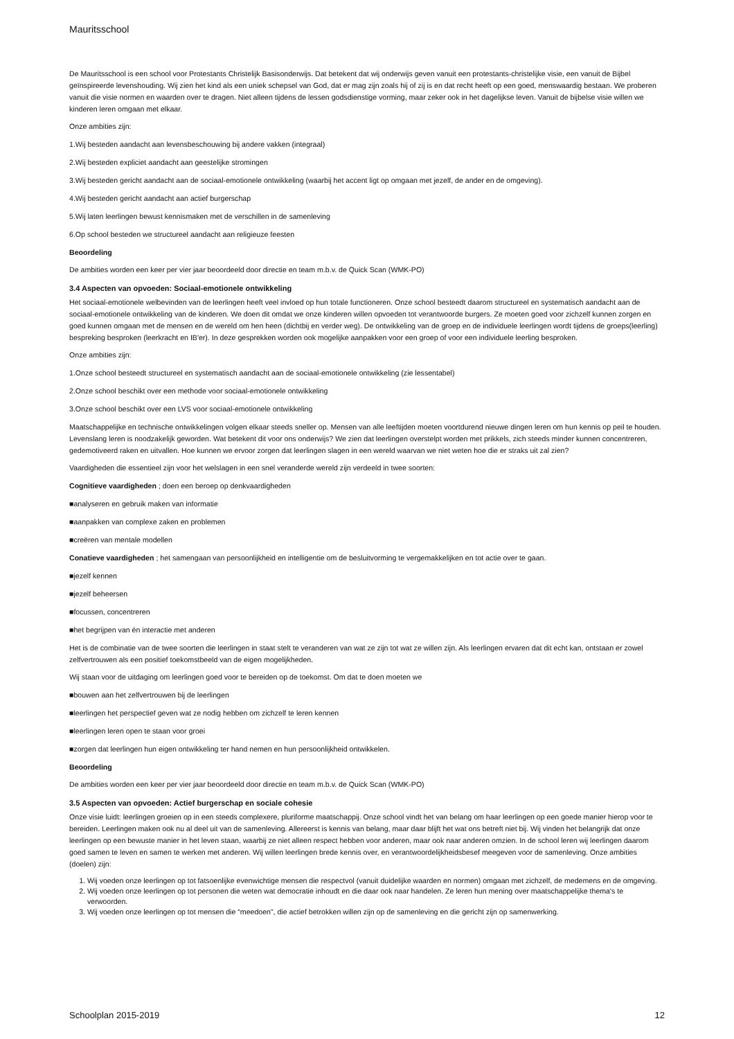Mauritsschool
De Mauritsschool is een school voor Protestants Christelijk Basisonderwijs. Dat betekent dat wij onderwijs geven vanuit een protestants-christelijke visie, een vanuit de Bijbel geïnspireerde levenshouding. Wij zien het kind als een uniek schepsel van God, dat er mag zijn zoals hij of zij is en dat recht heeft op een goed, menswaardig bestaan. We proberen vanuit die visie normen en waarden over te dragen. Niet alleen tijdens de lessen godsdienstige vorming, maar zeker ook in het dagelijkse leven. Vanuit de bijbelse visie willen we kinderen leren omgaan met elkaar.
Onze ambities zijn:
1.Wij besteden aandacht aan levensbeschouwing bij andere vakken (integraal)
2.Wij besteden expliciet aandacht aan geestelijke stromingen
3.Wij besteden gericht aandacht aan de sociaal-emotionele ontwikkeling (waarbij het accent ligt op omgaan met jezelf, de ander en de omgeving).
4.Wij besteden gericht aandacht aan actief burgerschap
5.Wij laten leerlingen bewust kennismaken met de verschillen in de samenleving
6.Op school besteden we structureel aandacht aan religieuze feesten
Beoordeling
De ambities worden een keer per vier jaar beoordeeld door directie en team m.b.v. de Quick Scan (WMK-PO)
3.4 Aspecten van opvoeden: Sociaal-emotionele ontwikkeling
Het sociaal-emotionele welbevinden van de leerlingen heeft veel invloed op hun totale functioneren. Onze school besteedt daarom structureel en systematisch aandacht aan de sociaal-emotionele ontwikkeling van de kinderen. We doen dit omdat we onze kinderen willen opvoeden tot verantwoorde burgers. Ze moeten goed voor zichzelf kunnen zorgen en goed kunnen omgaan met de mensen en de wereld om hen heen (dichtbij en verder weg). De ontwikkeling van de groep en de individuele leerlingen wordt tijdens de groeps(leerling) bespreking besproken (leerkracht en IB'er). In deze gesprekken worden ook mogelijke aanpakken voor een groep of voor een individuele leerling besproken.
Onze ambities zijn:
1.Onze school besteedt structureel en systematisch aandacht aan de sociaal-emotionele ontwikkeling (zie lessentabel)
2.Onze school beschikt over een methode voor sociaal-emotionele ontwikkeling
3.Onze school beschikt over een LVS voor sociaal-emotionele ontwikkeling
Maatschappelijke en technische ontwikkelingen volgen elkaar steeds sneller op. Mensen van alle leeftijden moeten voortdurend nieuwe dingen leren om hun kennis op peil te houden. Levenslang leren is noodzakelijk geworden. Wat betekent dit voor ons onderwijs? We zien dat leerlingen overstelpt worden met prikkels, zich steeds minder kunnen concentreren, gedemotiveerd raken en uitvallen. Hoe kunnen we ervoor zorgen dat leerlingen slagen in een wereld waarvan we niet weten hoe die er straks uit zal zien?
Vaardigheden die essentieel zijn voor het welslagen in een snel veranderde wereld zijn verdeeld in twee soorten:
Cognitieve vaardigheden ; doen een beroep op denkvaardigheden
■analyseren en gebruik maken van informatie
■aanpakken van complexe zaken en problemen
■creëren van mentale modellen
Conatieve vaardigheden ; het samengaan van persoonlijkheid en intelligentie om de besluitvorming te vergemakkelijken en tot actie over te gaan.
■jezelf kennen
■jezelf beheersen
■focussen, concentreren
■het begrijpen van én interactie met anderen
Het is de combinatie van de twee soorten die leerlingen in staat stelt te veranderen van wat ze zijn tot wat ze willen zijn. Als leerlingen ervaren dat dit echt kan, ontstaan er zowel zelfvertrouwen als een positief toekomstbeeld van de eigen mogelijkheden.
Wij staan voor de uitdaging om leerlingen goed voor te bereiden op de toekomst. Om dat te doen moeten we
■bouwen aan het zelfvertrouwen bij de leerlingen
■leerlingen het perspectief geven wat ze nodig hebben om zichzelf te leren kennen
■leerlingen leren open te staan voor groei
■zorgen dat leerlingen hun eigen ontwikkeling ter hand nemen en hun persoonlijkheid ontwikkelen.
Beoordeling
De ambities worden een keer per vier jaar beoordeeld door directie en team m.b.v. de Quick Scan (WMK-PO)
3.5 Aspecten van opvoeden: Actief burgerschap en sociale cohesie
Onze visie luidt: leerlingen groeien op in een steeds complexere, pluriforme maatschappij. Onze school vindt het van belang om haar leerlingen op een goede manier hierop voor te bereiden. Leerlingen maken ook nu al deel uit van de samenleving. Allereerst is kennis van belang, maar daar blijft het wat ons betreft niet bij. Wij vinden het belangrijk dat onze leerlingen op een bewuste manier in het leven staan, waarbij ze niet alleen respect hebben voor anderen, maar ook naar anderen omzien. In de school leren wij leerlingen daarom goed samen te leven en samen te werken met anderen. Wij willen leerlingen brede kennis over, en verantwoordelijkheidsbesef meegeven voor de samenleving. Onze ambities (doelen) zijn:
1. Wij voeden onze leerlingen op tot fatsoenlijke evenwichtige mensen die respectvol (vanuit duidelijke waarden en normen) omgaan met zichzelf, de medemens en de omgeving.
2. Wij voeden onze leerlingen op tot personen die weten wat democratie inhoudt en die daar ook naar handelen. Ze leren hun mening over maatschappelijke thema's te verwoorden.
3. Wij voeden onze leerlingen op tot mensen die “meedoen”, die actief betrokken willen zijn op de samenleving en die gericht zijn op samenwerking.
Schoolplan 2015-2019 12